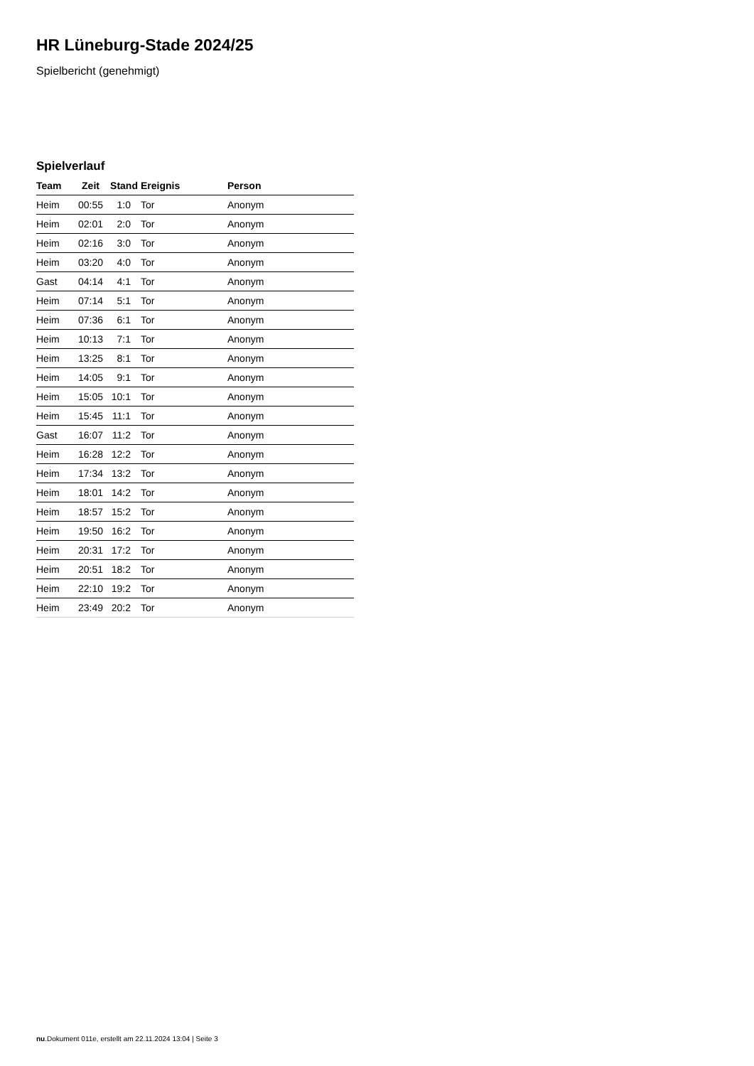HR Lüneburg-Stade 2024/25
Spielbericht (genehmigt)
Spielverlauf
| Team | Zeit | Stand | Ereignis | Person |
| --- | --- | --- | --- | --- |
| Heim | 00:55 | 1:0 | Tor | Anonym |
| Heim | 02:01 | 2:0 | Tor | Anonym |
| Heim | 02:16 | 3:0 | Tor | Anonym |
| Heim | 03:20 | 4:0 | Tor | Anonym |
| Gast | 04:14 | 4:1 | Tor | Anonym |
| Heim | 07:14 | 5:1 | Tor | Anonym |
| Heim | 07:36 | 6:1 | Tor | Anonym |
| Heim | 10:13 | 7:1 | Tor | Anonym |
| Heim | 13:25 | 8:1 | Tor | Anonym |
| Heim | 14:05 | 9:1 | Tor | Anonym |
| Heim | 15:05 | 10:1 | Tor | Anonym |
| Heim | 15:45 | 11:1 | Tor | Anonym |
| Gast | 16:07 | 11:2 | Tor | Anonym |
| Heim | 16:28 | 12:2 | Tor | Anonym |
| Heim | 17:34 | 13:2 | Tor | Anonym |
| Heim | 18:01 | 14:2 | Tor | Anonym |
| Heim | 18:57 | 15:2 | Tor | Anonym |
| Heim | 19:50 | 16:2 | Tor | Anonym |
| Heim | 20:31 | 17:2 | Tor | Anonym |
| Heim | 20:51 | 18:2 | Tor | Anonym |
| Heim | 22:10 | 19:2 | Tor | Anonym |
| Heim | 23:49 | 20:2 | Tor | Anonym |
nu.Dokument 011e, erstellt am 22.11.2024 13:04 | Seite 3